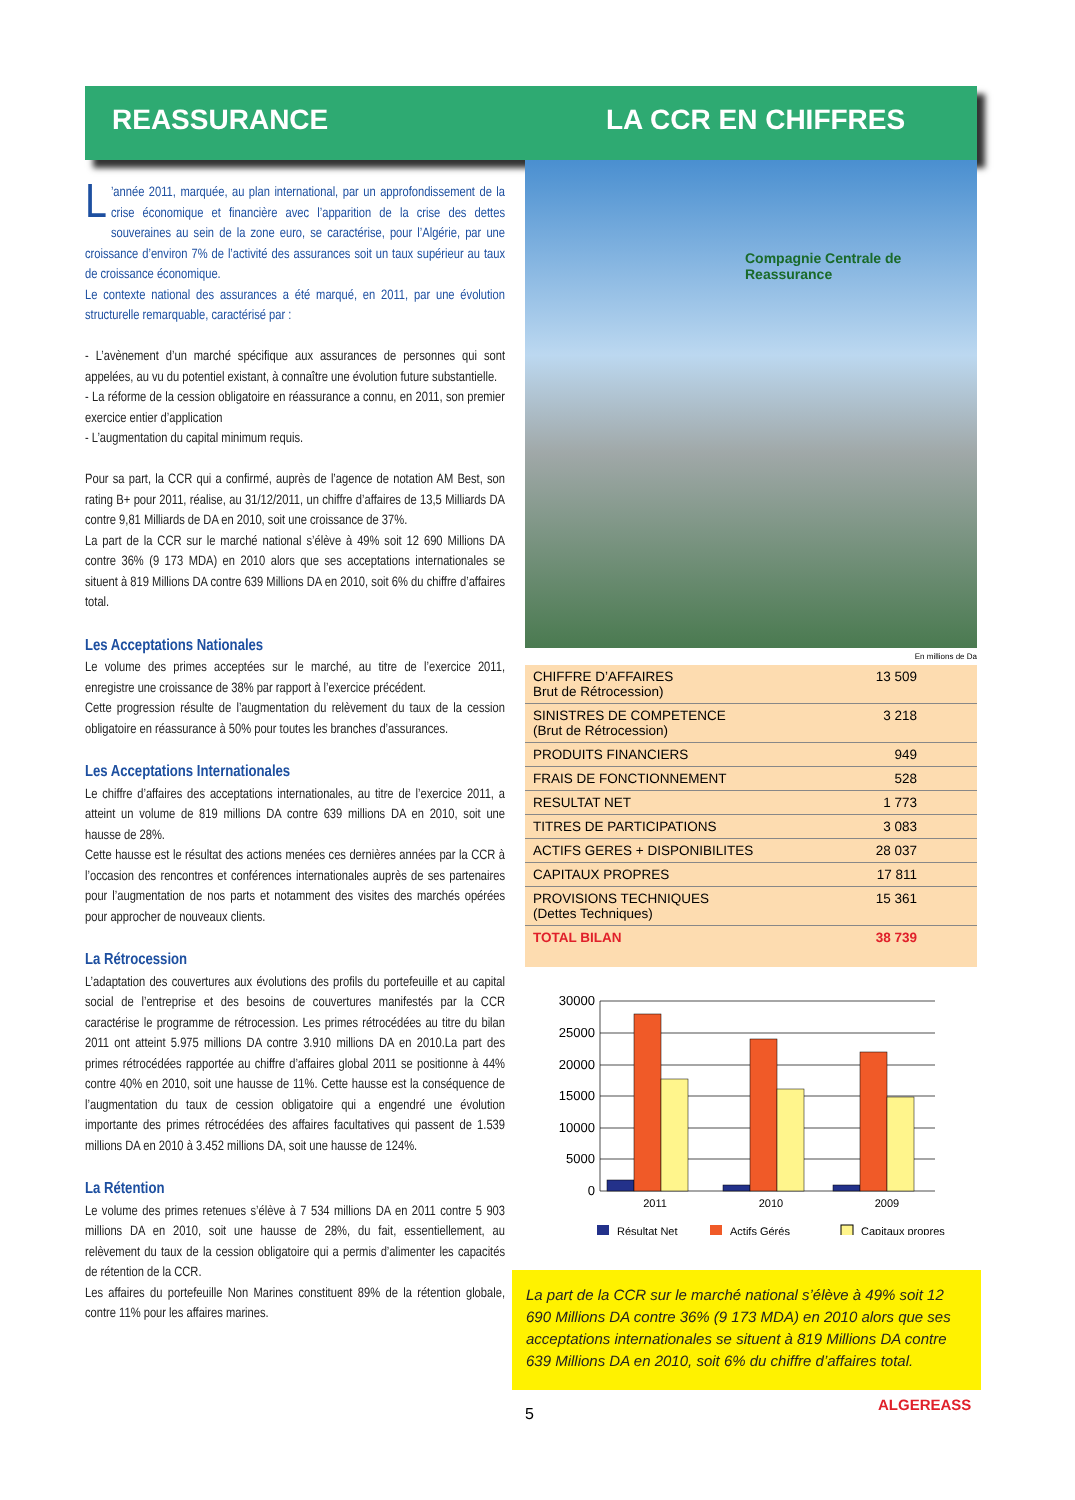REASSURANCE LA CCR EN CHIFFRES
L’année 2011, marquée, au plan international, par un approfondissement de la crise économique et financière avec l’apparition de la crise des dettes souveraines au sein de la zone euro, se caractérise, pour l’Algérie, par une croissance d’environ 7% de l’activité des assurances soit un taux supérieur au taux de croissance économique.
Le contexte national des assurances a été marqué, en 2011, par une évolution structurelle remarquable, caractérisé par :
- L’avènement d’un marché spécifique aux assurances de personnes qui sont appelées, au vu du potentiel existant, à connaître une évolution future substantielle.
- La réforme de la cession obligatoire en réassurance a connu, en 2011, son premier exercice entier d’application
- L’augmentation du capital minimum requis.
Pour sa part, la CCR qui a confirmé, auprès de l’agence de notation AM Best, son rating B+ pour 2011, réalise, au 31/12/2011, un chiffre d’affaires de 13,5 Milliards DA contre 9,81 Milliards de DA en 2010, soit une croissance de 37%.
La part de la CCR sur le marché national s’élève à 49% soit 12 690 Millions DA contre 36% (9 173 MDA) en 2010 alors que ses acceptations internationales se situent à 819 Millions DA contre 639 Millions DA en 2010, soit 6% du chiffre d’affaires total.
Les Acceptations Nationales
Le volume des primes acceptées sur le marché, au titre de l’exercice 2011, enregistre une croissance de 38% par rapport à l’exercice précédent.
Cette progression résulte de l’augmentation du relèvement du taux de la cession obligatoire en réassurance à 50% pour toutes les branches d’assurances.
Les Acceptations Internationales
Le chiffre d’affaires des acceptations internationales, au titre de l’exercice 2011, a atteint un volume de 819 millions DA contre 639 millions DA en 2010, soit une hausse de 28%.
Cette hausse est le résultat des actions menées ces dernières années par la CCR à l’occasion des rencontres et conférences internationales auprès de ses partenaires pour l’augmentation de nos parts et notamment des visites des marchés opérées pour approcher de nouveaux clients.
La Rétrocession
L’adaptation des couvertures aux évolutions des profils du portefeuille et au capital social de l’entreprise et des besoins de couvertures manifestés par la CCR caractérise le programme de rétrocession. Les primes rétrocédées au titre du bilan 2011 ont atteint 5.975 millions DA contre 3.910 millions DA en 2010.La part des primes rétrocédées rapportée au chiffre d’affaires global 2011 se positionne à 44% contre 40% en 2010, soit une hausse de 11%. Cette hausse est la conséquence de l’augmentation du taux de cession obligatoire qui a engendré une évolution importante des primes rétrocédées des affaires facultatives qui passent de 1.539 millions DA en 2010 à 3.452 millions DA, soit une hausse de 124%.
La Rétention
Le volume des primes retenues s’élève à 7 534 millions DA en 2011 contre 5 903 millions DA en 2010, soit une hausse de 28%, du fait, essentiellement, au relèvement du taux de la cession obligatoire qui a permis d’alimenter les capacités de rétention de la CCR.
Les affaires du portefeuille Non Marines constituent 89% de la rétention globale, contre 11% pour les affaires marines.
Compagnie Centrale de Reassurance
En millions de Da
| CHIFFRE D’AFFAIRES Brut de Rétrocession) | 13 509 |
| SINISTRES DE COMPETENCE (Brut de Rétrocession) | 3 218 |
| PRODUITS FINANCIERS | 949 |
| FRAIS DE FONCTIONNEMENT | 528 |
| RESULTAT NET | 1 773 |
| TITRES DE PARTICIPATIONS | 3 083 |
| ACTIFS GERES + DISPONIBILITES | 28 037 |
| CAPITAUX PROPRES | 17 811 |
| PROVISIONS TECHNIQUES (Dettes Techniques) | 15 361 |
| TOTAL BILAN | 38 739 |
30000
25000
20000
15000
10000
5000
0
2011
2010
2009
Résultat Net
Actifs Gérés
Capitaux propres
La part de la CCR sur le marché national s’élève à 49% soit 12 690 Millions DA contre 36% (9 173 MDA) en 2010 alors que ses acceptations internationales se situent à 819 Millions DA contre 639 Millions DA en 2010, soit 6% du chiffre d’affaires total.
5
ALGEREASS